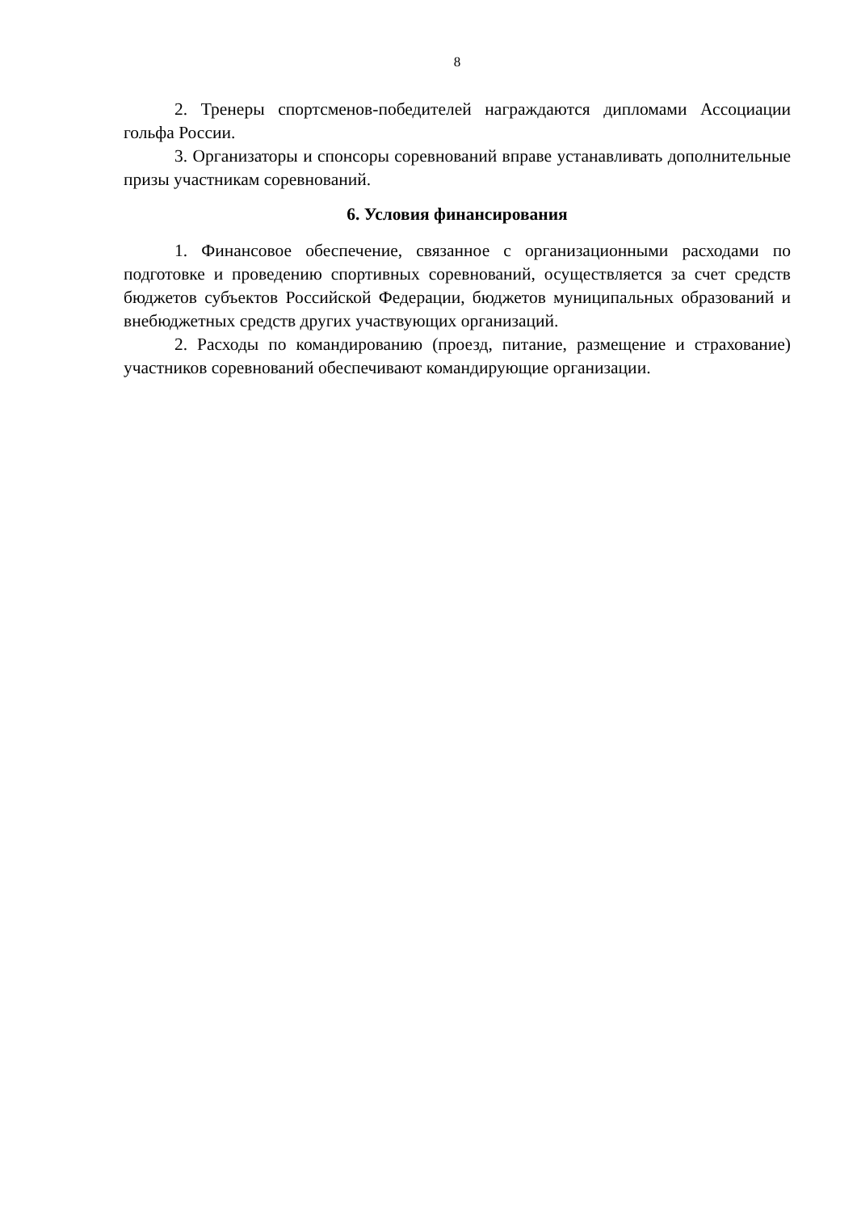8
2. Тренеры спортсменов-победителей награждаются дипломами Ассоциации гольфа России.
3. Организаторы и спонсоры соревнований вправе устанавливать дополнительные призы участникам соревнований.
6. Условия финансирования
1. Финансовое обеспечение, связанное с организационными расходами по подготовке и проведению спортивных соревнований, осуществляется за счет средств бюджетов субъектов Российской Федерации, бюджетов муниципальных образований и внебюджетных средств других участвующих организаций.
2. Расходы по командированию (проезд, питание, размещение и страхование) участников соревнований обеспечивают командирующие организации.